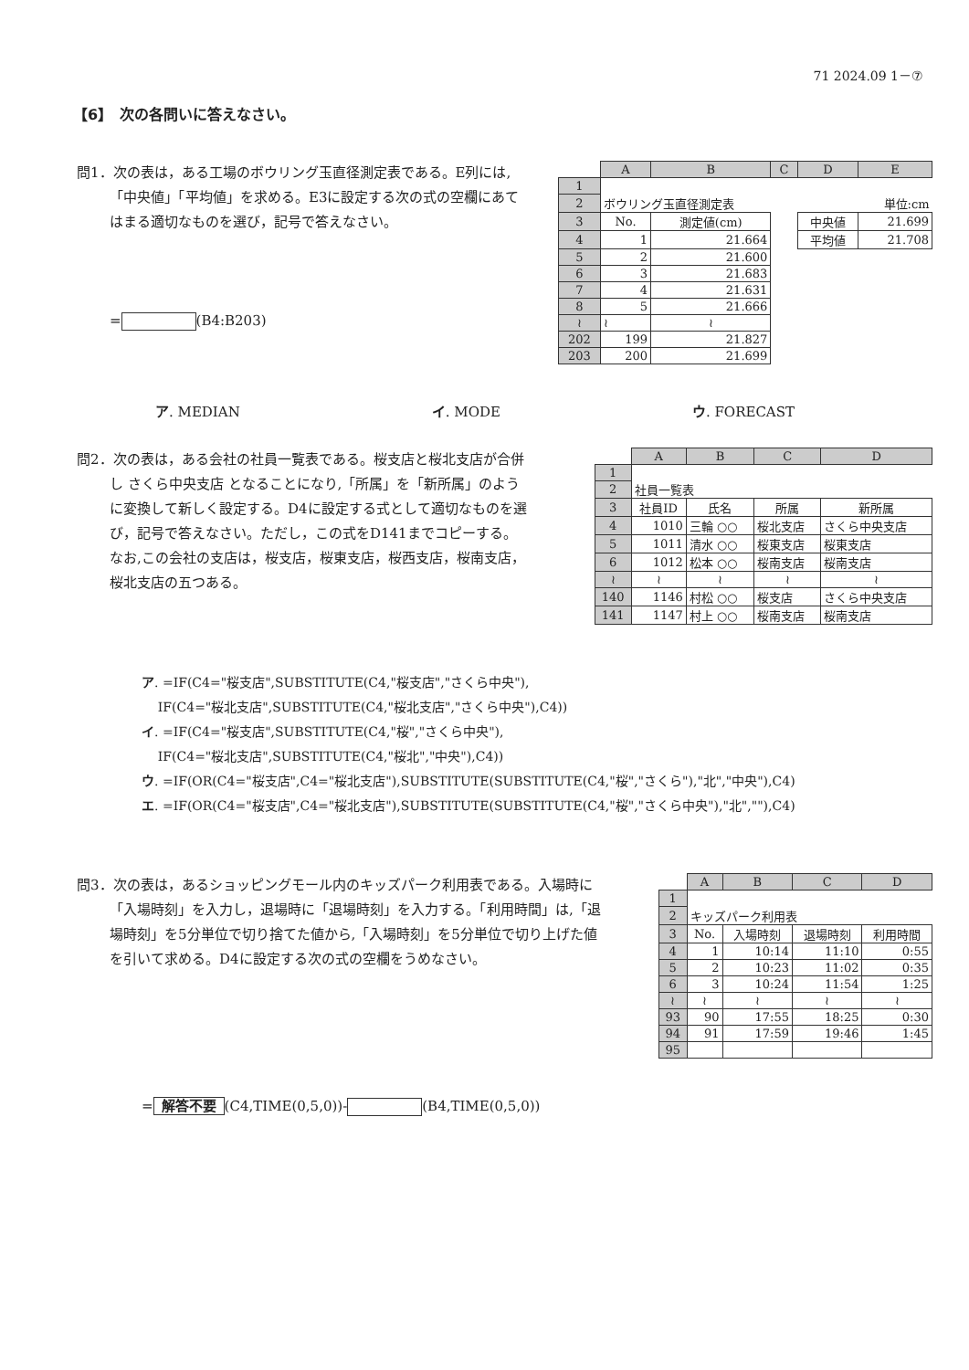71 2024.09 1－⑦
【6】　次の各問いに答えなさい。
問1．次の表は，ある工場のボウリング玉直径測定表である。E列には,「中央値」「平均値」を求める。E3に設定する次の式の空欄にあてはまる適切なものを選び，記号で答えなさい。
= (B4:B203)
| | A | B | C | D | E |
| 1 | | | | | |
| 2 | ボウリング玉直径測定表 | | | | 単位:cm |
| 3 | No. | 測定値(cm) | | 中央値 | 21.699 |
| 4 | 1 | 21.664 | | 平均値 | 21.708 |
| 5 | 2 | 21.600 | | | |
| 6 | 3 | 21.683 | | | |
| 7 | 4 | 21.631 | | | |
| 8 | 5 | 21.666 | | | |
| ≀ | ≀ | ≀ | | | |
| 202 | 199 | 21.827 | | | |
| 203 | 200 | 21.699 | | | |
ア. MEDIAN イ. MODE ウ. FORECAST
問2．次の表は，ある会社の社員一覧表である。桜支店と桜北支店が合併し さくら中央支店 となることになり,「所属」を「新所属」のように変換して新しく設定する。D4に設定する式として適切なものを選び，記号で答えなさい。ただし，この式をD141までコピーする。なお,この会社の支店は，桜支店，桜東支店，桜西支店，桜南支店，桜北支店の五つある。
| | A | B | C | D |
| 1 | | | | |
| 2 | 社員一覧表 | | | |
| 3 | 社員ID | 氏名 | 所属 | 新所属 |
| 4 | 1010 | 三輪 ○○ | 桜北支店 | さくら中央支店 |
| 5 | 1011 | 清水 ○○ | 桜東支店 | 桜東支店 |
| 6 | 1012 | 松本 ○○ | 桜南支店 | 桜南支店 |
| ≀ | ≀ | ≀ | ≀ | ≀ |
| 140 | 1146 | 村松 ○○ | 桜支店 | さくら中央支店 |
| 141 | 1147 | 村上 ○○ | 桜南支店 | 桜南支店 |
ア. =IF(C4="桜支店",SUBSTITUTE(C4,"桜支店","さくら中央"),
IF(C4="桜北支店",SUBSTITUTE(C4,"桜北支店","さくら中央"),C4))
イ. =IF(C4="桜支店",SUBSTITUTE(C4,"桜","さくら中央"),
IF(C4="桜北支店",SUBSTITUTE(C4,"桜北","中央"),C4))
ウ. =IF(OR(C4="桜支店",C4="桜北支店"),SUBSTITUTE(SUBSTITUTE(C4,"桜","さくら"),"北","中央"),C4)
エ. =IF(OR(C4="桜支店",C4="桜北支店"),SUBSTITUTE(SUBSTITUTE(C4,"桜","さくら中央"),"北",""),C4)
問3．次の表は，あるショッピングモール内のキッズパーク利用表である。入場時に「入場時刻」を入力し，退場時に「退場時刻」を入力する。「利用時間」は,「退場時刻」を5分単位で切り捨てた値から,「入場時刻」を5分単位で切り上げた値を引いて求める。D4に設定する次の式の空欄をうめなさい。
| | A | B | C | D |
| 1 | | | | |
| 2 | キッズパーク利用表 | | | |
| 3 | No. | 入場時刻 | 退場時刻 | 利用時間 |
| 4 | 1 | 10:14 | 11:10 | 0:55 |
| 5 | 2 | 10:23 | 11:02 | 0:35 |
| 6 | 3 | 10:24 | 11:54 | 1:25 |
| ≀ | ≀ | ≀ | ≀ | ≀ |
| 93 | 90 | 17:55 | 18:25 | 0:30 |
| 94 | 91 | 17:59 | 19:46 | 1:45 |
| 95 | | | | |
= 解答不要 (C4,TIME(0,5,0))- (B4,TIME(0,5,0))